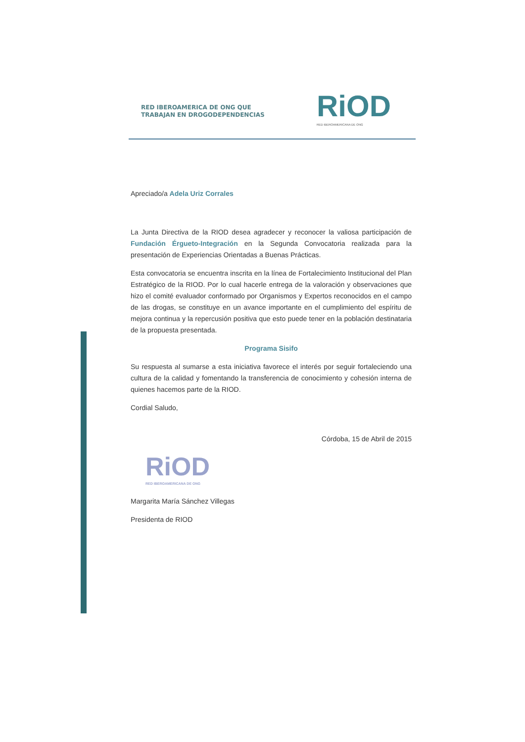RED IBEROAMERICA DE ONG QUE
TRABAJAN EN DROGODEPENDENCIAS
RiOD
RED IBEROAMERICANA DE ONG
Apreciado/a Adela Uriz Corrales
La Junta Directiva de la RIOD desea agradecer y reconocer la valiosa participación de Fundación Érgueto-Integración en la Segunda Convocatoria realizada para la presentación de Experiencias Orientadas a Buenas Prácticas.
Esta convocatoria se encuentra inscrita en la línea de Fortalecimiento Institucional del Plan Estratégico de la RIOD. Por lo cual hacerle entrega de la valoración y observaciones que hizo el comité evaluador conformado por Organismos y Expertos reconocidos en el campo de las drogas, se constituye en un avance importante en el cumplimiento del espíritu de mejora continua y la repercusión positiva que esto puede tener en la población destinataria de la propuesta presentada.
Programa Sisifo
Su respuesta al sumarse a esta iniciativa favorece el interés por seguir fortaleciendo una cultura de la calidad y fomentando la transferencia de conocimiento y cohesión interna de quienes hacemos parte de la RIOD.
Cordial Saludo,
Córdoba, 15 de Abril de 2015
RiOD
RED IBEROAMERICANA DE ONG
Margarita María Sánchez Villegas
Presidenta de RIOD